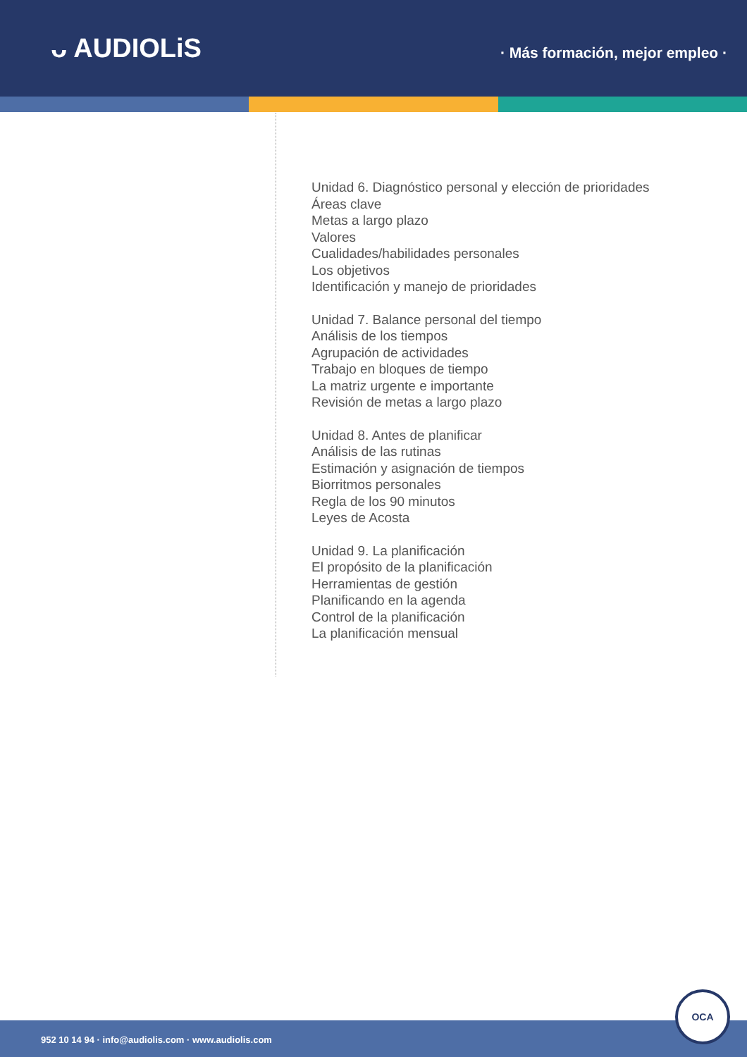ᴗ AUDIOLiS
· Más formación, mejor empleo ·
Unidad 6. Diagnóstico personal y elección de prioridades
Áreas clave
Metas a largo plazo
Valores
Cualidades/habilidades personales
Los objetivos
Identificación y manejo de prioridades
Unidad 7. Balance personal del tiempo
Análisis de los tiempos
Agrupación de actividades
Trabajo en bloques de tiempo
La matriz urgente e importante
Revisión de metas a largo plazo
Unidad 8. Antes de planificar
Análisis de las rutinas
Estimación y asignación de tiempos
Biorritmos personales
Regla de los 90 minutos
Leyes de Acosta
Unidad 9. La planificación
El propósito de la planificación
Herramientas de gestión
Planificando en la agenda
Control de la planificación
La planificación mensual
952 10 14 94 · info@audiolis.com · www.audiolis.com
OCA